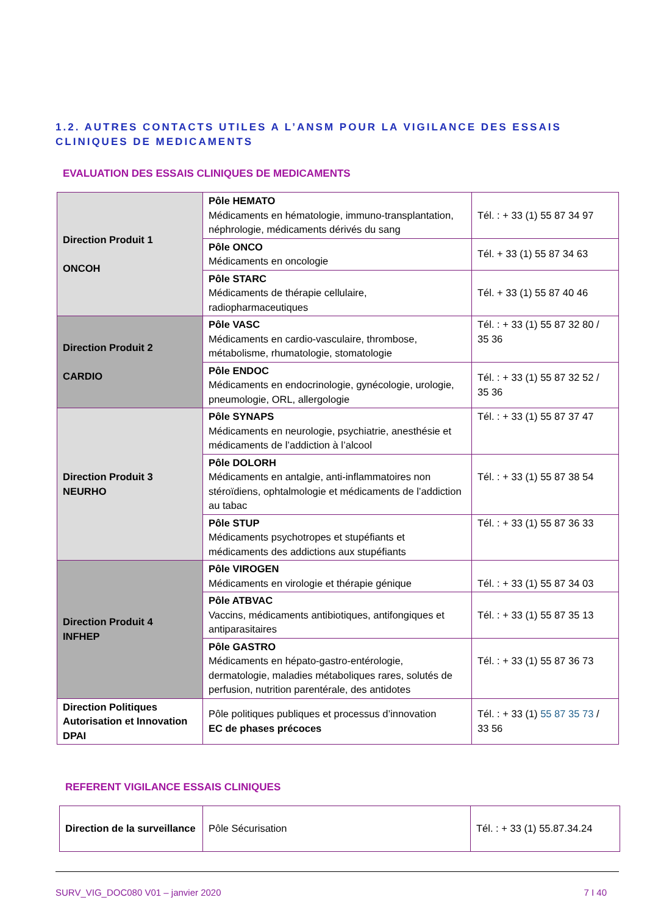1.2. AUTRES CONTACTS UTILES A L’ANSM POUR LA VIGILANCE DES ESSAIS CLINIQUES DE MEDICAMENTS
EVALUATION DES ESSAIS CLINIQUES DE MEDICAMENTS
| Direction Produit 1 ONCOH | Pôle HEMATO Médicaments en hématologie, immuno-transplantation, néphrologie, médicaments dérivés du sang | Tél. : + 33 (1) 55 87 34 97 |
| | Pôle ONCO Médicaments en oncologie | Tél. + 33 (1) 55 87 34 63 |
| | Pôle STARC Médicaments de thérapie cellulaire, radiopharmaceutiques | Tél. + 33 (1) 55 87 40 46 |
| Direction Produit 2 CARDIO | Pôle VASC Médicaments en cardio-vasculaire, thrombose, métabolisme, rhumatologie, stomatologie | Tél. : + 33 (1) 55 87 32 80 / 35 36 |
| | Pôle ENDOC Médicaments en endocrinologie, gynécologie, urologie, pneumologie, ORL, allergologie | Tél. : + 33 (1) 55 87 32 52 / 35 36 |
| Direction Produit 3 NEURHO | Pôle SYNAPS Médicaments en neurologie, psychiatrie, anesthésie et médicaments de l’addiction à l’alcool | Tél. : + 33 (1) 55 87 37 47 |
| | Pôle DOLORH Médicaments en antalgie, anti-inflammatoires non stéroïdiens, ophtalmologie et médicaments de l’addiction au tabac | Tél. : + 33 (1) 55 87 38 54 |
| | Pôle STUP Médicaments psychotropes et stupéfiants et médicaments des addictions aux stupéfiants | Tél. : + 33 (1) 55 87 36 33 |
| Direction Produit 4 INFHEP | Pôle VIROGEN Médicaments en virologie et thérapie génique | Tél. : + 33 (1) 55 87 34 03 |
| | Pôle ATBVAC Vaccins, médicaments antibiotiques, antifongiques et antiparasitaires | Tél. : + 33 (1) 55 87 35 13 |
| | Pôle GASTRO Médicaments en hépato-gastro-entérologie, dermatologie, maladies métaboliques rares, solutés de perfusion, nutrition parentérale, des antidotes | Tél. : + 33 (1) 55 87 36 73 |
| Direction Politiques Autorisation et Innovation DPAI | Pôle politiques publiques et processus d’innovation EC de phases précoces | Tél. : + 33 (1) 55 87 35 73 / 33 56 |
REFERENT VIGILANCE ESSAIS CLINIQUES
| Direction de la surveillance | Pôle Sécurisation | Tél. : + 33 (1) 55.87.34.24 |
SURV_VIG_DOC080 V01 – janvier 2020 7 I 40